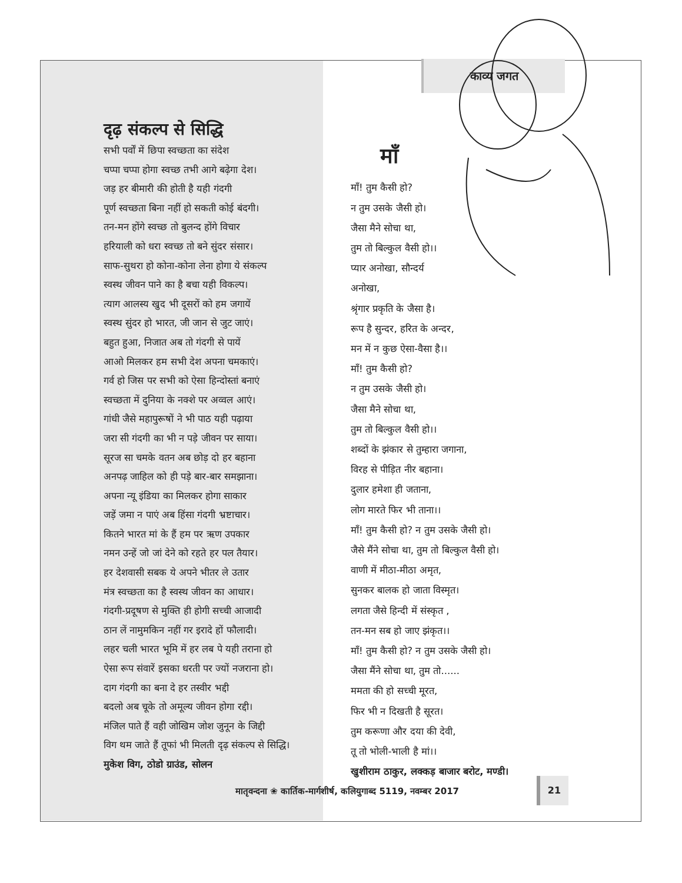दृढ़ संकल्प से सिद्धि
सभी पर्वों में छिपा स्वच्छता का संदेश
चप्पा चप्पा होगा स्वच्छ तभी आगे बढ़ेगा देश।
जड़ हर बीमारी की होती है यही गंदगी
पूर्ण स्वच्छता बिना नहीं हो सकती कोई बंदगी।
तन-मन होंगे स्वच्छ तो बुलन्द होंगे विचार
हरियाली को धरा स्वच्छ तो बने सुंदर संसार।
साफ-सुथरा हो कोना-कोना लेना होगा ये संकल्प
स्वस्थ जीवन पाने का है बचा यही विकल्प।
त्याग आलस्य खुद भी दूसरों को हम जगायें
स्वस्थ सुंदर हो भारत, जी जान से जुट जाएं।
बहुत हुआ, निजात अब तो गंदगी से पायें
आओ मिलकर हम सभी देश अपना चमकाएं।
गर्व हो जिस पर सभी को ऐसा हिन्दोस्तां बनाएं
स्वच्छता में दुनिया के नक्शे पर अव्वल आएं।
गांधी जैसे महापुरूषों ने भी पाठ यही पढ़ाया
जरा सी गंदगी का भी न पड़े जीवन पर साया।
सूरज सा चमके वतन अब छोड़ दो हर बहाना
अनपढ़ जाहिल को ही पड़े बार-बार समझाना।
अपना न्यू इंडिया का मिलकर होगा साकार
जड़ें जमा न पाएं अब हिंसा गंदगी भ्रष्टाचार।
कितने भारत मां के हैं हम पर ऋण उपकार
नमन उन्हें जो जां देने को रहते हर पल तैयार।
हर देशवासी सबक ये अपने भीतर ले उतार
मंत्र स्वच्छता का है स्वस्थ जीवन का आधार।
गंदगी-प्रदूषण से मुक्ति ही होगी सच्ची आजादी
ठान लें नामुमकिन नहीं गर इरादे हों फौलादी।
लहर चली भारत भूमि में हर लब पे यही तराना हो
ऐसा रूप संवारें इसका धरती पर ज्यों नजराना हो।
दाग गंदगी का बना दे हर तस्वीर भद्दी
बदलो अब चूके तो अमूल्य जीवन होगा रद्दी।
मंजिल पाते हैं वही जोखिम जोश जुनून के जिद्दी
विग थम जाते हैं तूफां भी मिलती दृढ़ संकल्प से सिद्धि।
मुकेश विग, ठोडो ग्राउंड, सोलन
काव्य जगत
माँ
माँ! तुम कैसी हो?
न तुम उसके जैसी हो।
जैसा मैने सोचा था,
तुम तो बिल्कुल वैसी हो।।
प्यार अनोखा, सौन्दर्य अनोखा,
श्रृंगार प्रकृति के जैसा है।
रूप है सुन्दर, हरित के अन्दर,
मन में न कुछ ऐसा-वैसा है।।
माँ! तुम कैसी हो?
न तुम उसके जैसी हो।
जैसा मैने सोचा था,
तुम तो बिल्कुल वैसी हो।।
शब्दों के झंकार से तुम्हारा जगाना,
विरह से पीड़ित नीर बहाना।
दुलार हमेशा ही जताना,
लोग मारते फिर भी ताना।।
माँ! तुम कैसी हो? न तुम उसके जैसी हो।
जैसे मैंने सोचा था, तुम तो बिल्कुल वैसी हो।
वाणी में मीठा-मीठा अमृत,
सुनकर बालक हो जाता विस्मृत।
लगता जैसे हिन्दी में संस्कृत ,
तन-मन सब हो जाए झंकृत।।
माँ! तुम कैसी हो? न तुम उसके जैसी हो।
जैसा मैंने सोचा था, तुम तो......
ममता की हो सच्ची मूरत,
फिर भी न दिखती है सूरत।
तुम करूणा और दया की देवी,
तू तो भोली-भाली है मां।।
खुशीराम ठाकुर, लक्कड़ बाजार बरोट, मण्डी।
मातृवन्दना ❀ कार्तिक-मार्गशीर्ष, कलियुगाब्द 5119, नवम्बर 2017
21